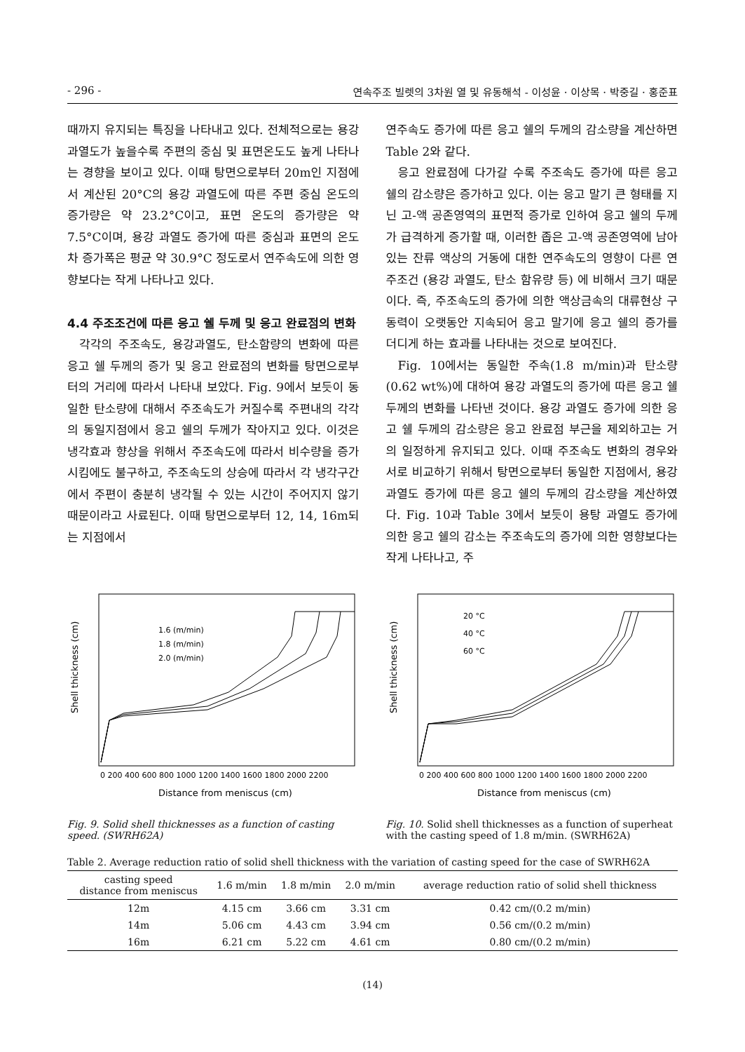- 296 - 연속주조 빌렛의 3차원 열 및 유동해석 - 이성윤 · 이상목 · 박중길 · 홍준표
때까지 유지되는 특징을 나타내고 있다. 전체적으로는 용강 과열도가 높을수록 주편의 중심 및 표면온도도 높게 나타나는 경향을 보이고 있다. 이때 탕면으로부터 20m인 지점에서 계산된 20°C의 용강 과열도에 따른 주편 중심 온도의 증가량은 약 23.2°C이고, 표면 온도의 증가량은 약 7.5°C이며, 용강 과열도 증가에 따른 중심과 표면의 온도차 증가폭은 평균 약 30.9°C 정도로서 연주속도에 의한 영향보다는 작게 나타나고 있다.
4.4 주조조건에 따른 응고 쉘 두께 및 응고 완료점의 변화
각각의 주조속도, 용강과열도, 탄소함량의 변화에 따른 응고 쉘 두께의 증가 및 응고 완료점의 변화를 탕면으로부터의 거리에 따라서 나타내 보았다. Fig. 9에서 보듯이 동일한 탄소량에 대해서 주조속도가 커질수록 주편내의 각각의 동일지점에서 응고 쉘의 두께가 작아지고 있다. 이것은 냉각효과 향상을 위해서 주조속도에 따라서 비수량을 증가시킴에도 불구하고, 주조속도의 상승에 따라서 각 냉각구간에서 주편이 충분히 냉각될 수 있는 시간이 주어지지 않기 때문이라고 사료된다. 이때 탕면으로부터 12, 14, 16m되는 지점에서
연주속도 증가에 따른 응고 쉘의 두께의 감소량을 계산하면 Table 2와 같다.
응고 완료점에 다가갈 수록 주조속도 증가에 따른 응고 쉘의 감소량은 증가하고 있다. 이는 응고 말기 큰 형태를 지닌 고-액 공존영역의 표면적 증가로 인하여 응고 쉘의 두께가 급격하게 증가할 때, 이러한 좁은 고-액 공존영역에 남아 있는 잔류 액상의 거동에 대한 연주속도의 영향이 다른 연주조건 (용강 과열도, 탄소 함유량 등) 에 비해서 크기 때문이다. 즉, 주조속도의 증가에 의한 액상금속의 대류현상 구동력이 오랫동안 지속되어 응고 말기에 응고 쉘의 증가를 더디게 하는 효과를 나타내는 것으로 보여진다.
Fig. 10에서는 동일한 주속(1.8 m/min)과 탄소량 (0.62 wt%)에 대하여 용강 과열도의 증가에 따른 응고 쉘 두께의 변화를 나타낸 것이다. 용강 과열도 증가에 의한 응고 쉘 두께의 감소량은 응고 완료점 부근을 제외하고는 거의 일정하게 유지되고 있다. 이때 주조속도 변화의 경우와 서로 비교하기 위해서 탕면으로부터 동일한 지점에서, 용강 과열도 증가에 따른 응고 쉘의 두께의 감소량을 계산하였다. Fig. 10과 Table 3에서 보듯이 용탕 과열도 증가에 의한 응고 쉘의 감소는 주조속도의 증가에 의한 영향보다는 작게 나타나고, 주
Shell thickness (cm)
1.6 (m/min)
1.8 (m/min)
2.0 (m/min)
0 200 400 600 800 1000 1200 1400 1600 1800 2000 2200
Distance from meniscus (cm)
Fig. 9. Solid shell thicknesses as a function of casting speed. (SWRH62A)
Shell thickness (cm)
20 °C
40 °C
60 °C
0 200 400 600 800 1000 1200 1400 1600 1800 2000 2200
Distance from meniscus (cm)
Fig. 10. Solid shell thicknesses as a function of superheat with the casting speed of 1.8 m/min. (SWRH62A)
Table 2. Average reduction ratio of solid shell thickness with the variation of casting speed for the case of SWRH62A
| casting speed distance from meniscus | 1.6 m/min | 1.8 m/min | 2.0 m/min | average reduction ratio of solid shell thickness |
| --- | --- | --- | --- | --- |
| 12m | 4.15 cm | 3.66 cm | 3.31 cm | 0.42 cm/(0.2 m/min) |
| 14m | 5.06 cm | 4.43 cm | 3.94 cm | 0.56 cm/(0.2 m/min) |
| 16m | 6.21 cm | 5.22 cm | 4.61 cm | 0.80 cm/(0.2 m/min) |
(14)